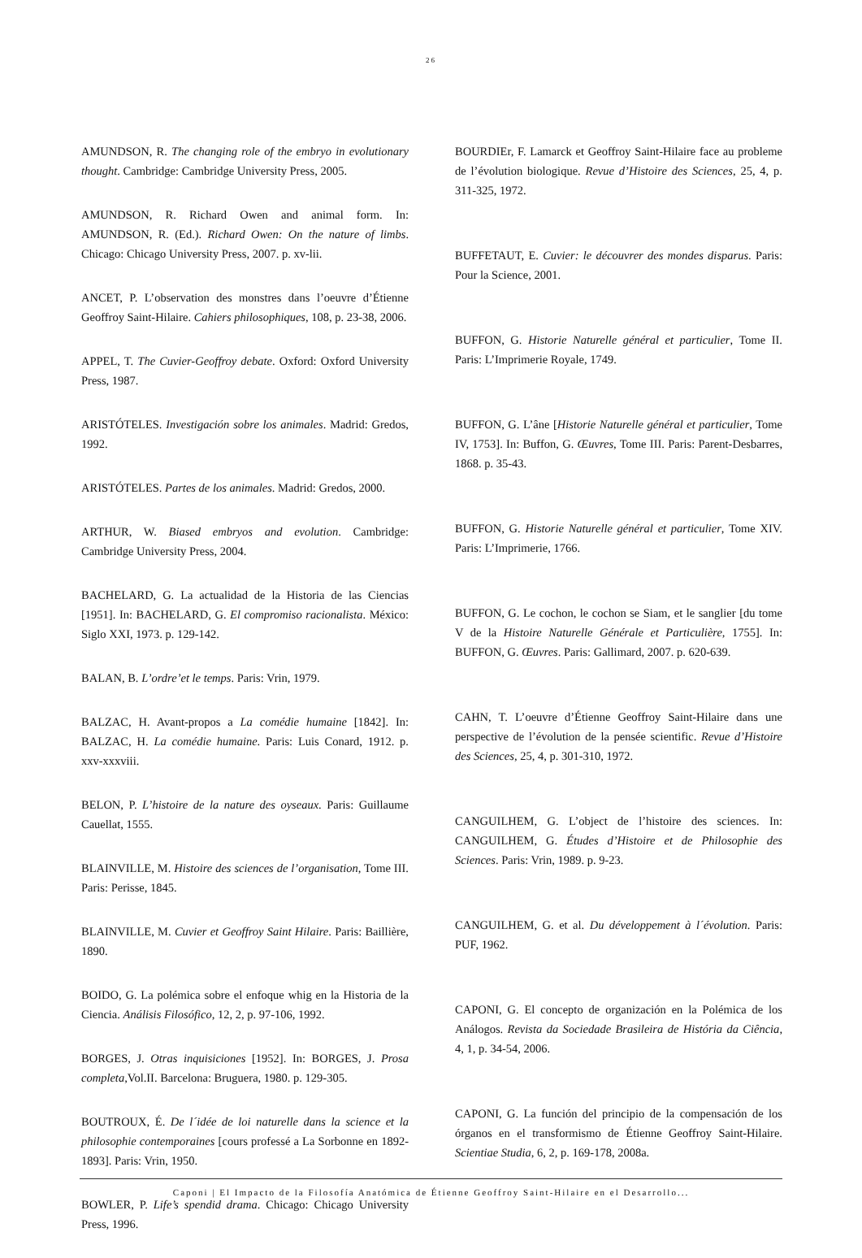26
AMUNDSON, R. The changing role of the embryo in evolutionary thought. Cambridge: Cambridge University Press, 2005.
AMUNDSON, R. Richard Owen and animal form. In: AMUNDSON, R. (Ed.). Richard Owen: On the nature of limbs. Chicago: Chicago University Press, 2007. p. xv-lii.
ANCET, P. L’observation des monstres dans l’oeuvre d’Étienne Geoffroy Saint-Hilaire. Cahiers philosophiques, 108, p. 23-38, 2006.
APPEL, T. The Cuvier-Geoffroy debate. Oxford: Oxford University Press, 1987.
ARISTÓTELES. Investigación sobre los animales. Madrid: Gredos, 1992.
ARISTÓTELES. Partes de los animales. Madrid: Gredos, 2000.
ARTHUR, W. Biased embryos and evolution. Cambridge: Cambridge University Press, 2004.
BACHELARD, G. La actualidad de la Historia de las Ciencias [1951]. In: BACHELARD, G. El compromiso racionalista. México: Siglo XXI, 1973. p. 129-142.
BALAN, B. L’ordre’et le temps. Paris: Vrin, 1979.
BALZAC, H. Avant-propos a La comédie humaine [1842]. In: BALZAC, H. La comédie humaine. Paris: Luis Conard, 1912. p. xxv-xxxviii.
BELON, P. L’histoire de la nature des oyseaux. Paris: Guillaume Cauellat, 1555.
BLAINVILLE, M. Histoire des sciences de l’organisation, Tome III. Paris: Perisse, 1845.
BLAINVILLE, M. Cuvier et Geoffroy Saint Hilaire. Paris: Baillière, 1890.
BOIDO, G. La polémica sobre el enfoque whig en la Historia de la Ciencia. Análisis Filosófico, 12, 2, p. 97-106, 1992.
BORGES, J. Otras inquisiciones [1952]. In: BORGES, J. Prosa completa,Vol.II. Barcelona: Bruguera, 1980. p. 129-305.
BOUTROUX, É. De l´idée de loi naturelle dans la science et la philosophie contemporaines [cours professé a La Sorbonne en 1892-1893]. Paris: Vrin, 1950.
BOWLER, P. Life’s spendid drama. Chicago: Chicago University Press, 1996.
BOURDIEr, F. Lamarck et Geoffroy Saint-Hilaire face au probleme de l’évolution biologique. Revue d’Histoire des Sciences, 25, 4, p. 311-325, 1972.
BUFFETAUT, E. Cuvier: le découvrer des mondes disparus. Paris: Pour la Science, 2001.
BUFFON, G. Historie Naturelle général et particulier, Tome II. Paris: L’Imprimerie Royale, 1749.
BUFFON, G. L’âne [Historie Naturelle général et particulier, Tome IV, 1753]. In: Buffon, G. Œuvres, Tome III. Paris: Parent-Desbarres, 1868. p. 35-43.
BUFFON, G. Historie Naturelle général et particulier, Tome XIV. Paris: L’Imprimerie, 1766.
BUFFON, G. Le cochon, le cochon se Siam, et le sanglier [du tome V de la Histoire Naturelle Générale et Particulière, 1755]. In: BUFFON, G. Œuvres. Paris: Gallimard, 2007. p. 620-639.
CAHN, T. L’oeuvre d’Étienne Geoffroy Saint-Hilaire dans une perspective de l’évolution de la pensée scientific. Revue d’Histoire des Sciences, 25, 4, p. 301-310, 1972.
CANGUILHEM, G. L’object de l’histoire des sciences. In: CANGUILHEM, G. Études d’Histoire et de Philosophie des Sciences. Paris: Vrin, 1989. p. 9-23.
CANGUILHEM, G. et al. Du développement à l´évolution. Paris: PUF, 1962.
CAPONI, G. El concepto de organización en la Polémica de los Análogos. Revista da Sociedade Brasileira de História da Ciência, 4, 1, p. 34-54, 2006.
CAPONI, G. La función del principio de la compensación de los órganos en el transformismo de Étienne Geoffroy Saint-Hilaire. Scientiae Studia, 6, 2, p. 169-178, 2008a.
Caponi | El Impacto de la Filosofía Anatómica de Étienne Geoffroy Saint-Hilaire en el Desarrollo...